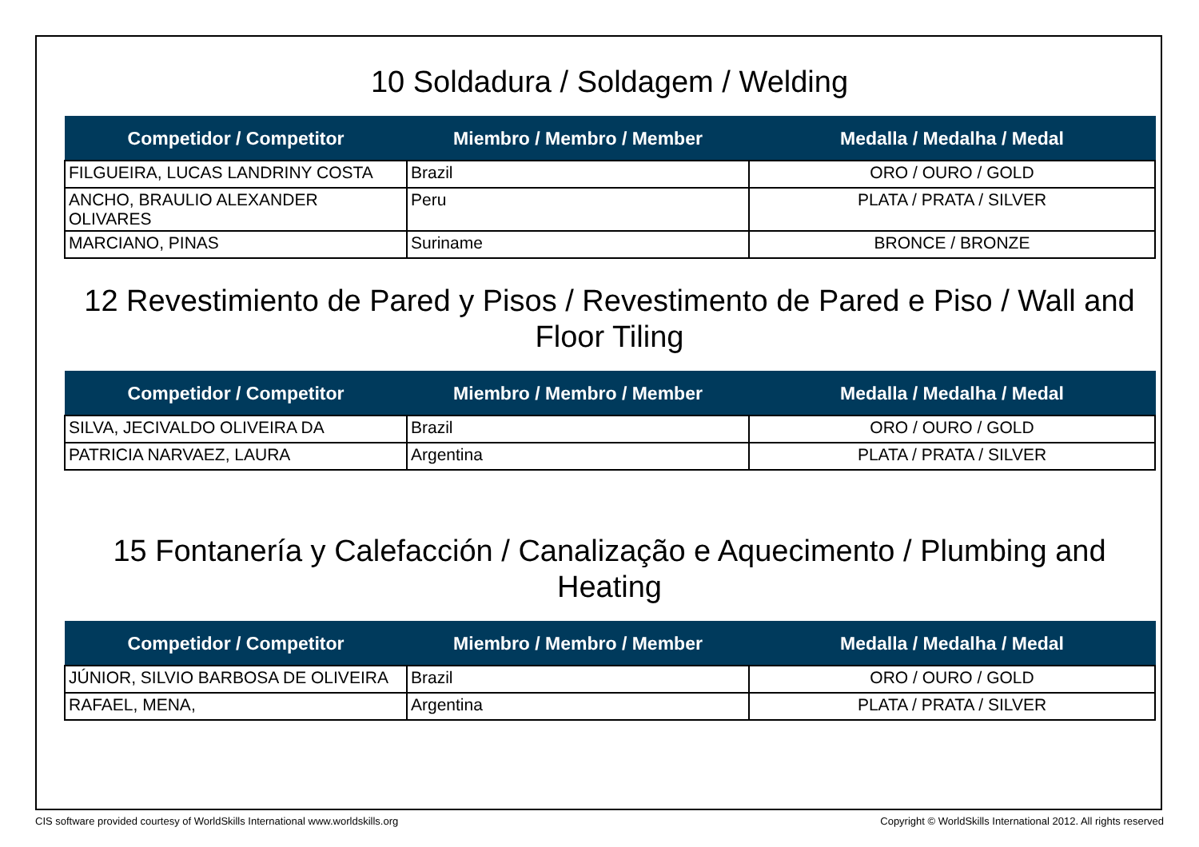10 Soldadura / Soldagem / Welding
| Competidor / Competitor | Miembro / Membro / Member | Medalla / Medalha / Medal |
| --- | --- | --- |
| FILGUEIRA, LUCAS LANDRINY COSTA | Brazil | ORO / OURO / GOLD |
| ANCHO, BRAULIO ALEXANDER OLIVARES | Peru | PLATA / PRATA / SILVER |
| MARCIANO, PINAS | Suriname | BRONCE / BRONZE |
12 Revestimiento de Pared y Pisos / Revestimento de Pared e Piso / Wall and Floor Tiling
| Competidor / Competitor | Miembro / Membro / Member | Medalla / Medalha / Medal |
| --- | --- | --- |
| SILVA, JECIVALDO OLIVEIRA DA | Brazil | ORO / OURO / GOLD |
| PATRICIA NARVAEZ, LAURA | Argentina | PLATA / PRATA / SILVER |
15 Fontanería y Calefacción / Canalização e Aquecimento / Plumbing and Heating
| Competidor / Competitor | Miembro / Membro / Member | Medalla / Medalha / Medal |
| --- | --- | --- |
| JÚNIOR, SILVIO BARBOSA DE OLIVEIRA | Brazil | ORO / OURO / GOLD |
| RAFAEL, MENA, | Argentina | PLATA / PRATA / SILVER |
CIS software provided courtesy of WorldSkills International www.worldskills.org Copyright © WorldSkills International 2012. All rights reserved